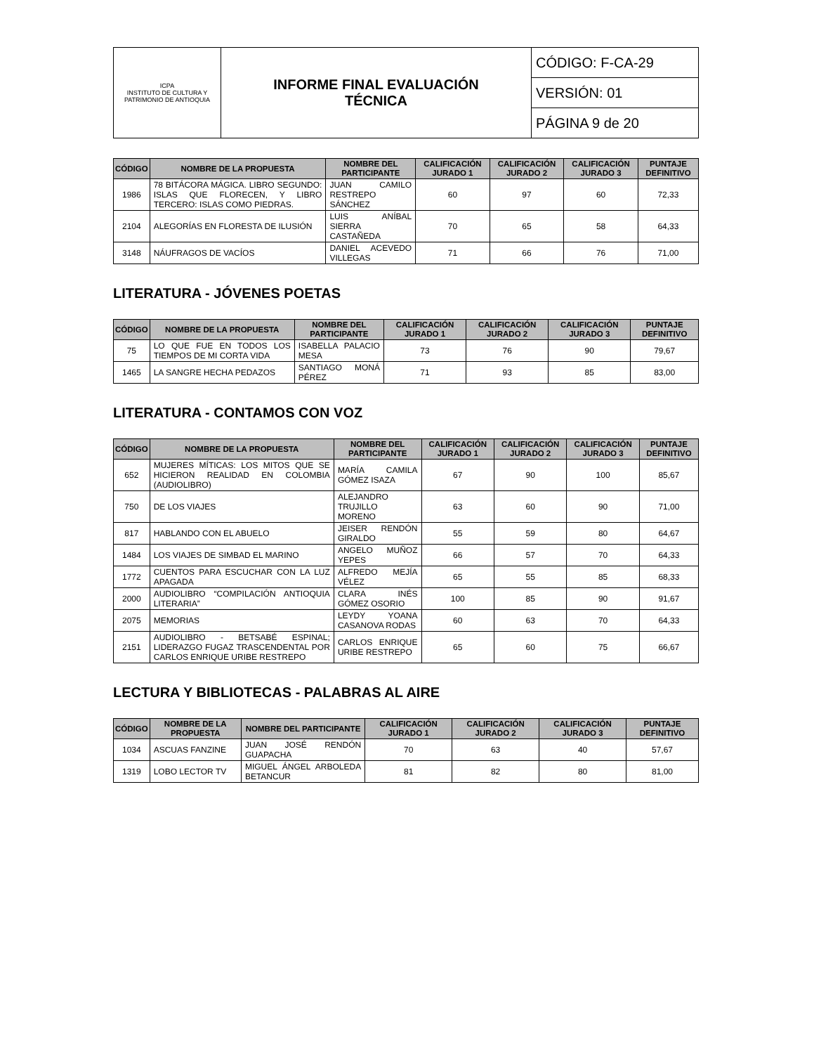| ICPA INSTITUTO DE CULTURA Y PATRIMONIO DE ANTIOQUIA | INFORME FINAL EVALUACIÓN TÉCNICA | CÓDIGO: F-CA-29 |
| | | VERSIÓN: 01 |
| | | PÁGINA 9 de 20 |
| CÓDIGO | NOMBRE DE LA PROPUESTA | NOMBRE DEL PARTICIPANTE | CALIFICACIÓN JURADO 1 | CALIFICACIÓN JURADO 2 | CALIFICACIÓN JURADO 3 | PUNTAJE DEFINITIVO |
| --- | --- | --- | --- | --- | --- | --- |
| 1986 | 78 BITÁCORA MÁGICA. LIBRO SEGUNDO: ISLAS QUE FLORECEN, Y LIBRO TERCERO: ISLAS COMO PIEDRAS. | JUAN CAMILO RESTREPO SÁNCHEZ | 60 | 97 | 60 | 72,33 |
| 2104 | ALEGORÍAS EN FLORESTA DE ILUSIÓN | LUIS ANÍBAL SIERRA CASTAÑEDA | 70 | 65 | 58 | 64,33 |
| 3148 | NÁUFRAGOS DE VACÍOS | DANIEL ACEVEDO VILLEGAS | 71 | 66 | 76 | 71,00 |
LITERATURA - JÓVENES POETAS
| CÓDIGO | NOMBRE DE LA PROPUESTA | NOMBRE DEL PARTICIPANTE | CALIFICACIÓN JURADO 1 | CALIFICACIÓN JURADO 2 | CALIFICACIÓN JURADO 3 | PUNTAJE DEFINITIVO |
| --- | --- | --- | --- | --- | --- | --- |
| 75 | LO QUE FUE EN TODOS LOS TIEMPOS DE MI CORTA VIDA | ISABELLA PALACIO MESA | 73 | 76 | 90 | 79,67 |
| 1465 | LA SANGRE HECHA PEDAZOS | SANTIAGO MONÁ PÉREZ | 71 | 93 | 85 | 83,00 |
LITERATURA - CONTAMOS CON VOZ
| CÓDIGO | NOMBRE DE LA PROPUESTA | NOMBRE DEL PARTICIPANTE | CALIFICACIÓN JURADO 1 | CALIFICACIÓN JURADO 2 | CALIFICACIÓN JURADO 3 | PUNTAJE DEFINITIVO |
| --- | --- | --- | --- | --- | --- | --- |
| 652 | MUJERES MÍTICAS: LOS MITOS QUE SE HICIERON REALIDAD EN COLOMBIA (AUDIOLIBRO) | MARÍA CAMILA GÓMEZ ISAZA | 67 | 90 | 100 | 85,67 |
| 750 | DE LOS VIAJES | ALEJANDRO TRUJILLO MORENO | 63 | 60 | 90 | 71,00 |
| 817 | HABLANDO CON EL ABUELO | JEISER RENDÓN GIRALDO | 55 | 59 | 80 | 64,67 |
| 1484 | LOS VIAJES DE SIMBAD EL MARINO | ANGELO MUÑOZ YEPES | 66 | 57 | 70 | 64,33 |
| 1772 | CUENTOS PARA ESCUCHAR CON LA LUZ APAGADA | ALFREDO MEJÍA VÉLEZ | 65 | 55 | 85 | 68,33 |
| 2000 | AUDIOLIBRO “COMPILACIÓN ANTIOQUIA LITERARIA” | CLARA INÉS GÓMEZ OSORIO | 100 | 85 | 90 | 91,67 |
| 2075 | MEMORIAS | LEYDY YOANA CASANOVA RODAS | 60 | 63 | 70 | 64,33 |
| 2151 | AUDIOLIBRO - BETSABÉ ESPINAL; LIDERAZGO FUGAZ TRASCENDENTAL POR CARLOS ENRIQUE URIBE RESTREPO | CARLOS ENRIQUE URIBE RESTREPO | 65 | 60 | 75 | 66,67 |
LECTURA Y BIBLIOTECAS - PALABRAS AL AIRE
| CÓDIGO | NOMBRE DE LA PROPUESTA | NOMBRE DEL PARTICIPANTE | CALIFICACIÓN JURADO 1 | CALIFICACIÓN JURADO 2 | CALIFICACIÓN JURADO 3 | PUNTAJE DEFINITIVO |
| --- | --- | --- | --- | --- | --- | --- |
| 1034 | ASCUAS FANZINE | JUAN JOSÉ RENDÓN GUAPACHA | 70 | 63 | 40 | 57,67 |
| 1319 | LOBO LECTOR TV | MIGUEL ÁNGEL ARBOLEDA BETANCUR | 81 | 82 | 80 | 81,00 |